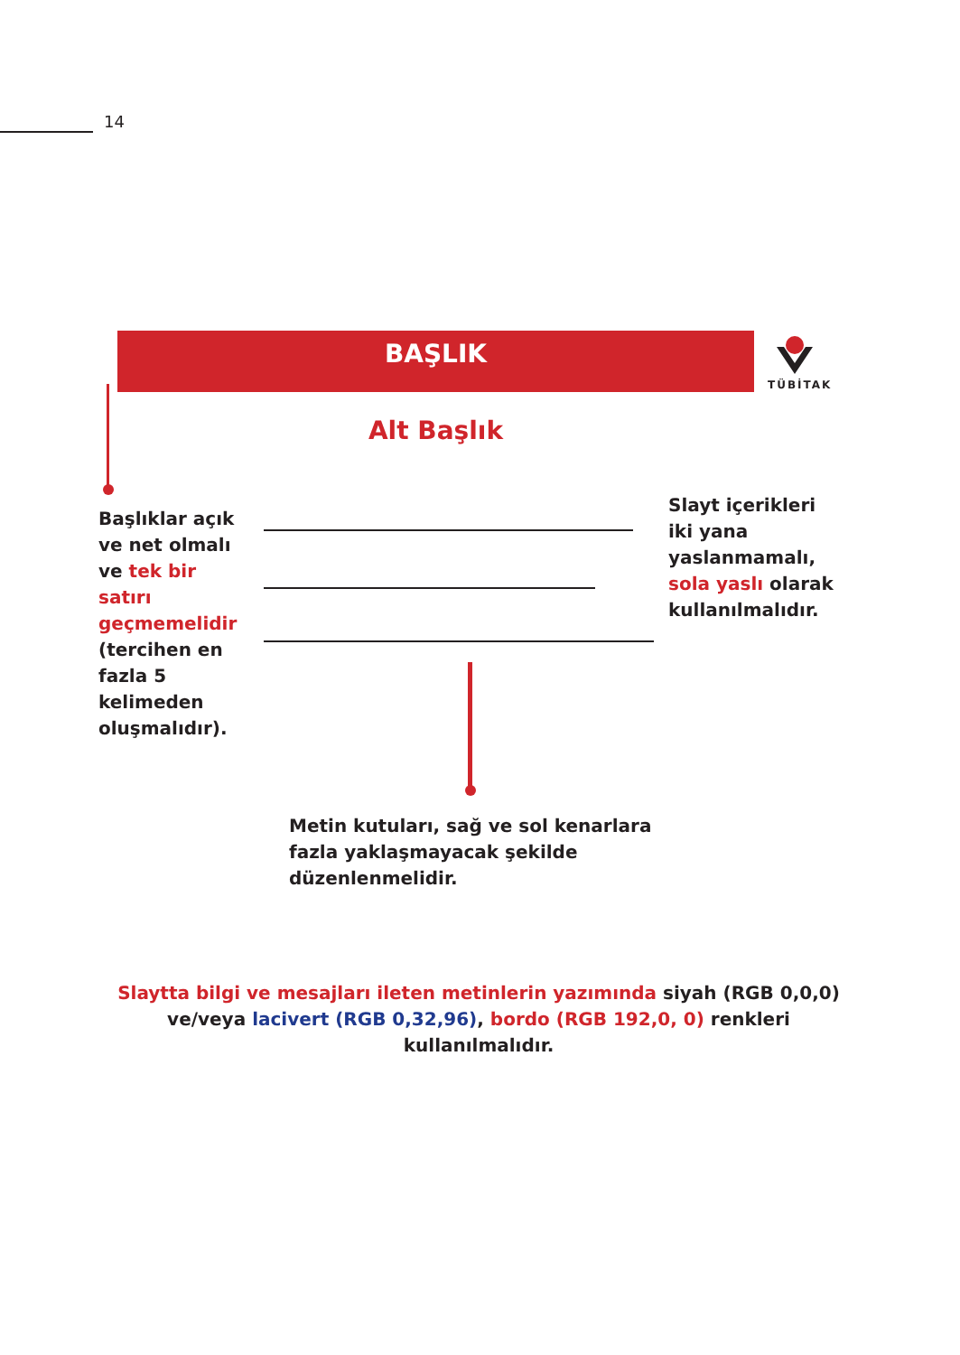14
BAŞLIK
TÜBİTAK
Alt Başlık
Başlıklar açık ve net olmalı ve tek bir satırı geçmemelidir (tercihen en fazla 5 kelimeden oluşmalıdır).
Slayt içerikleri iki yana yaslanmamalı, sola yaslı olarak kullanılmalıdır.
Metin kutuları, sağ ve sol kenarlara fazla yaklaşmayacak şekilde düzenlenmelidir.
Slaytta bilgi ve mesajları ileten metinlerin yazımında siyah (RGB 0,0,0) ve/veya lacivert (RGB 0,32,96), bordo (RGB 192,0, 0) renkleri kullanılmalıdır.